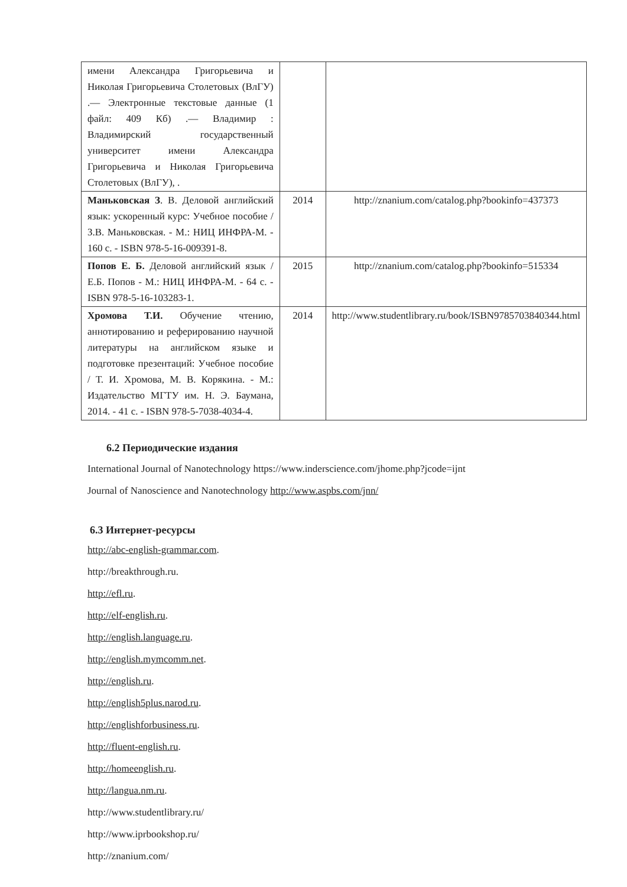| имени Александра Григорьевича и Николая Григорьевича Столетовых (ВлГУ) .— Электронные текстовые данные (1 файл: 409 Кб) .— Владимир : Владимирский государственный университет имени Александра Григорьевича и Николая Григорьевича Столетовых (ВлГУ), . | | |
| Маньковская З . В. Деловой английский язык: ускоренный курс: Учебное пособие / З.В. Маньковская. - М.: НИЦ ИНФРА-М. - 160 с. - ISBN 978-5-16-009391-8. | 2014 | http://znanium.com/catalog.php?bookinfo=437373 |
| Попов Е. Б. Деловой английский язык / Е.Б. Попов - М.: НИЦ ИНФРА-М. - 64 с. - ISBN 978-5-16-103283-1. | 2015 | http://znanium.com/catalog.php?bookinfo=515334 |
| Хромова Т.И. Обучение чтению, аннотированию и реферированию научной литературы на английском языке и подготовке презентаций: Учебное пособие / Т. И. Хромова, М. В. Корякина. - М.: Издательство МГТУ им. Н. Э. Баумана, 2014. - 41 с. - ISBN 978-5-7038-4034-4. | 2014 | http://www.studentlibrary.ru/book/ISBN9785703840344.html |
6.2 Периодические издания
International Journal of Nanotechnology https://www.inderscience.com/jhome.php?jcode=ijnt
Journal of Nanoscience and Nanotechnology http://www.aspbs.com/jnn/
6.3 Интернет-ресурсы
http://abc-english-grammar.com.
http://breakthrough.ru.
http://efl.ru.
http://elf-english.ru.
http://english.language.ru.
http://english.mymcomm.net.
http://english.ru.
http://english5plus.narod.ru.
http://englishforbusiness.ru.
http://fluent-english.ru.
http://homeenglish.ru.
http://langua.nm.ru.
http://www.studentlibrary.ru/
http://www.iprbookshop.ru/
http://znanium.com/